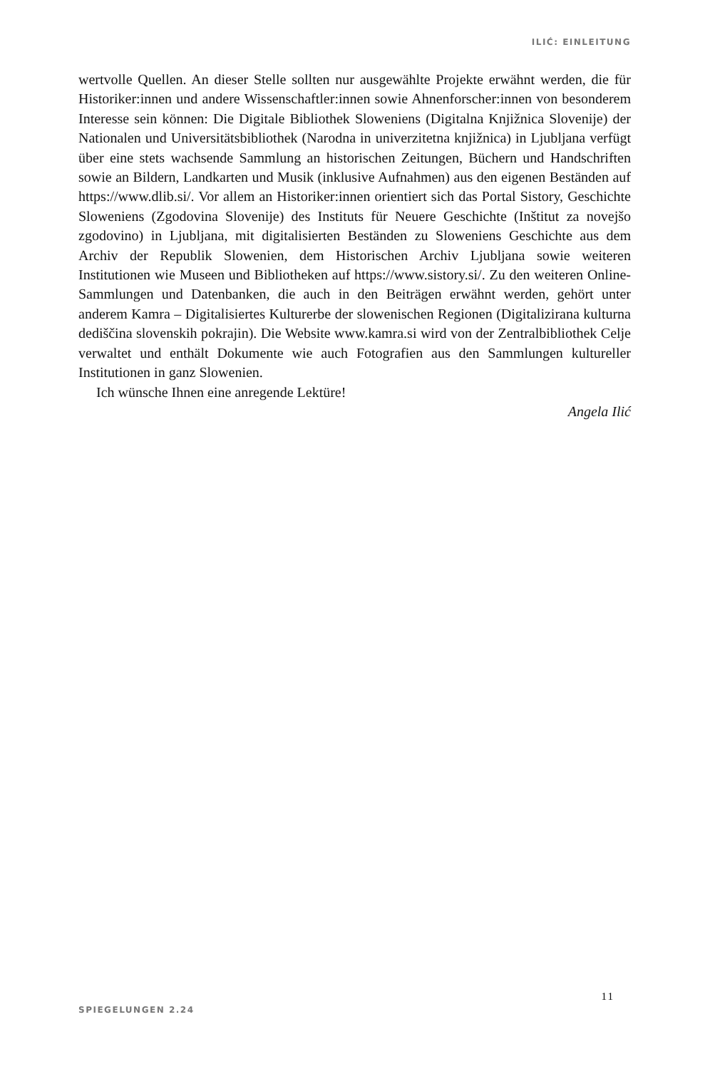ILIĆ: EINLEITUNG
wertvolle Quellen. An dieser Stelle sollten nur ausgewählte Projekte erwähnt werden, die für Historiker:innen und andere Wissenschaftler:innen sowie Ahnenforscher:innen von besonderem Interesse sein können: Die Digitale Bibliothek Sloweniens (Digitalna Knjižnica Slovenije) der Nationalen und Universitätsbibliothek (Narodna in univerzitetna knjižnica) in Ljubljana verfügt über eine stets wachsende Sammlung an historischen Zeitungen, Büchern und Handschriften sowie an Bildern, Landkarten und Musik (inklusive Aufnahmen) aus den eigenen Beständen auf https://www.dlib.si/. Vor allem an Historiker:innen orientiert sich das Portal Sistory, Geschichte Sloweniens (Zgodovina Slovenije) des Instituts für Neuere Geschichte (Inštitut za novejšo zgodovino) in Ljubljana, mit digitalisierten Beständen zu Sloweniens Geschichte aus dem Archiv der Republik Slowenien, dem Historischen Archiv Ljubljana sowie weiteren Institutionen wie Museen und Bibliotheken auf https://www.sistory.si/. Zu den weiteren Online-Sammlungen und Datenbanken, die auch in den Beiträgen erwähnt werden, gehört unter anderem Kamra – Digitalisiertes Kulturerbe der slowenischen Regionen (Digitalizirana kulturna dediščina slovenskih pokrajin). Die Website www.kamra.si wird von der Zentralbibliothek Celje verwaltet und enthält Dokumente wie auch Fotografien aus den Sammlungen kultureller Institutionen in ganz Slowenien.
Ich wünsche Ihnen eine anregende Lektüre!
Angela Ilić
11
SPIEGELUNGEN 2.24